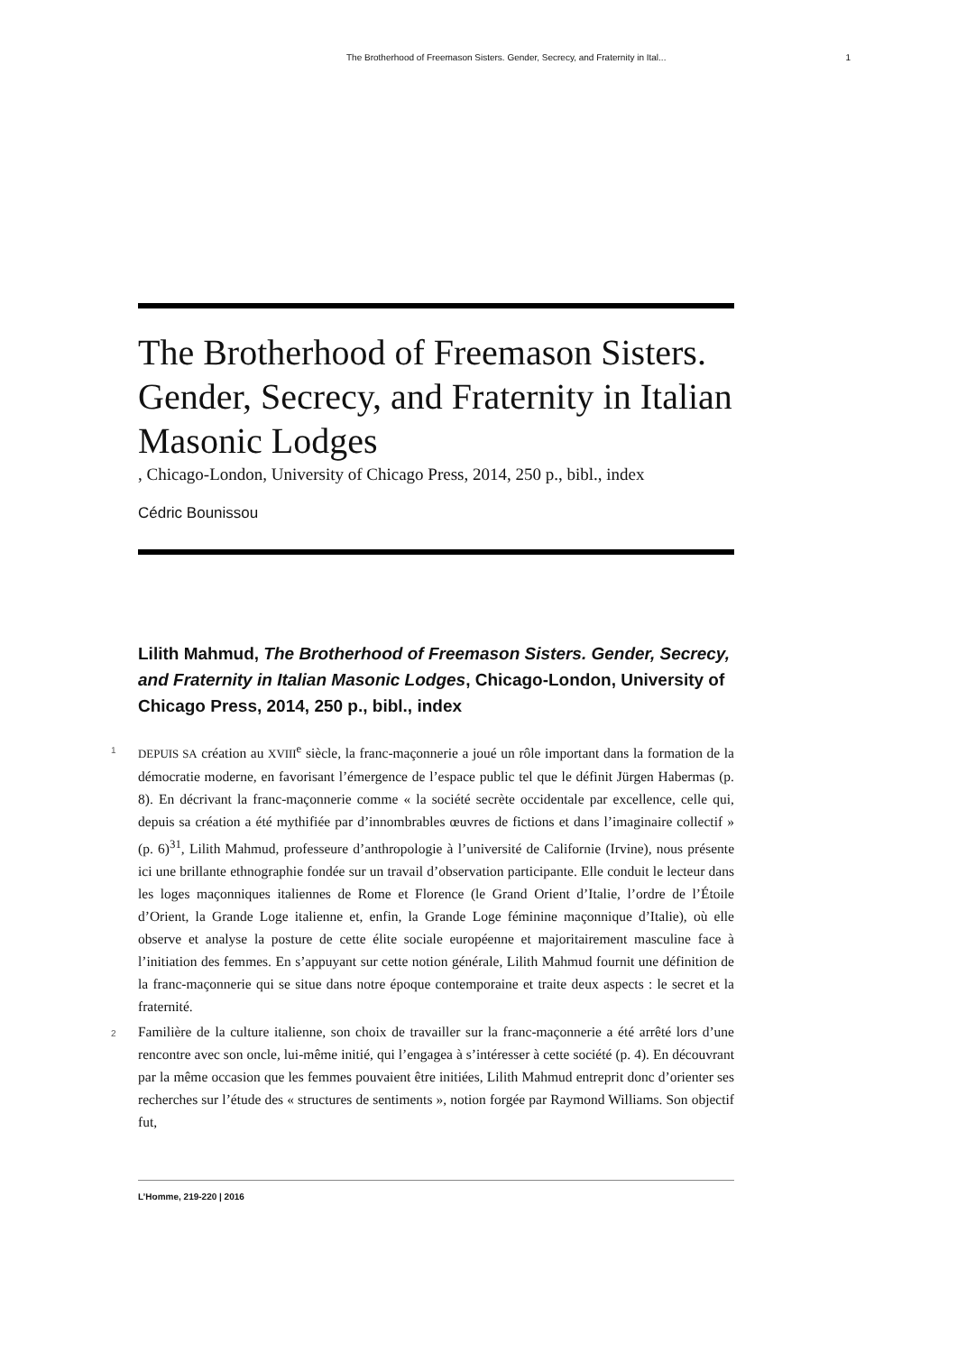The Brotherhood of Freemason Sisters. Gender, Secrecy, and Fraternity in Ital... 1
The Brotherhood of Freemason Sisters. Gender, Secrecy, and Fraternity in Italian Masonic Lodges
, Chicago-London, University of Chicago Press, 2014, 250 p., bibl., index
Cédric Bounissou
Lilith Mahmud, The Brotherhood of Freemason Sisters. Gender, Secrecy, and Fraternity in Italian Masonic Lodges, Chicago-London, University of Chicago Press, 2014, 250 p., bibl., index
1
DEPUIS SA création au XVIII<sup>e</sup> siècle, la franc-maçonnerie a joué un rôle important dans la formation de la démocratie moderne, en favorisant l’émergence de l’espace public tel que le définit Jürgen Habermas (p. 8). En décrivant la franc-maçonnerie comme « la société secrète occidentale par excellence, celle qui, depuis sa création a été mythifiée par d’innombrables œuvres de fictions et dans l’imaginaire collectif » (p. 6)<sup>31</sup>, Lilith Mahmud, professeure d’anthropologie à l’université de Californie (Irvine), nous présente ici une brillante ethnographie fondée sur un travail d’observation participante. Elle conduit le lecteur dans les loges maçonniques italiennes de Rome et Florence (le Grand Orient d’Italie, l’ordre de l’Étoile d’Orient, la Grande Loge italienne et, enfin, la Grande Loge féminine maçonnique d’Italie), où elle observe et analyse la posture de cette élite sociale européenne et majoritairement masculine face à l’initiation des femmes. En s’appuyant sur cette notion générale, Lilith Mahmud fournit une définition de la franc-maçonnerie qui se situe dans notre époque contemporaine et traite deux aspects : le secret et la fraternité.
2
Familière de la culture italienne, son choix de travailler sur la franc-maçonnerie a été arrêté lors d’une rencontre avec son oncle, lui-même initié, qui l’engagea à s’intéresser à cette société (p. 4). En découvrant par la même occasion que les femmes pouvaient être initiées, Lilith Mahmud entreprit donc d’orienter ses recherches sur l’étude des « structures de sentiments », notion forgée par Raymond Williams. Son objectif fut,
L’Homme, 219-220 | 2016